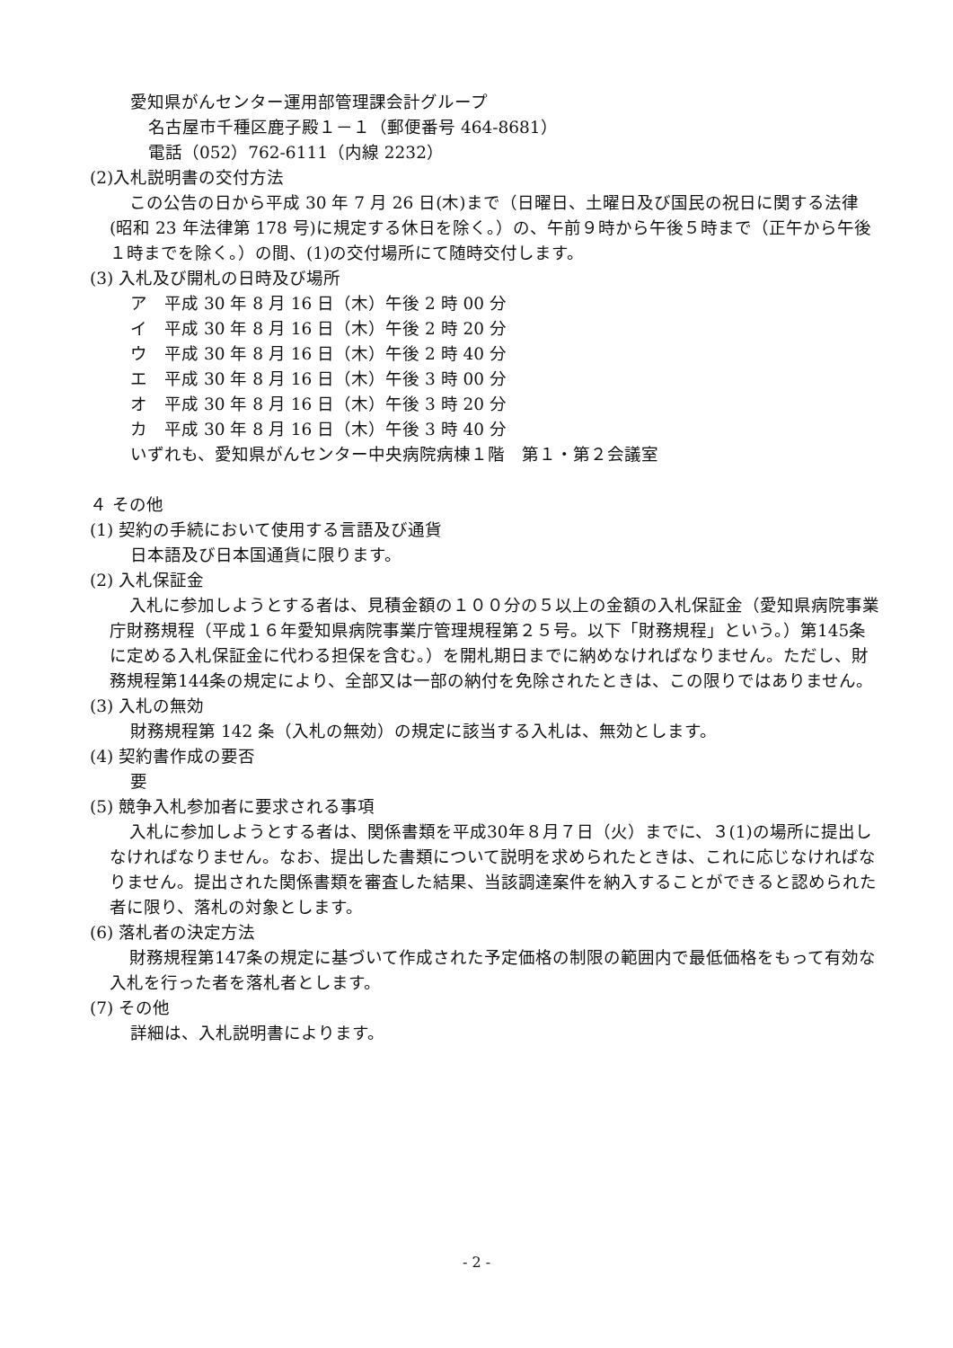愛知県がんセンター運用部管理課会計グループ
名古屋市千種区鹿子殿１－１（郵便番号 464-8681）
電話（052）762-6111（内線 2232）
(2)入札説明書の交付方法
この公告の日から平成 30 年 7 月 26 日(木)まで（日曜日、土曜日及び国民の祝日に関する法律(昭和 23 年法律第 178 号)に規定する休日を除く。）の、午前９時から午後５時まで（正午から午後１時までを除く。）の間、(1)の交付場所にて随時交付します。
(3) 入札及び開札の日時及び場所
ア　平成 30 年 8 月 16 日（木）午後 2 時 00 分
イ　平成 30 年 8 月 16 日（木）午後 2 時 20 分
ウ　平成 30 年 8 月 16 日（木）午後 2 時 40 分
エ　平成 30 年 8 月 16 日（木）午後 3 時 00 分
オ　平成 30 年 8 月 16 日（木）午後 3 時 20 分
カ　平成 30 年 8 月 16 日（木）午後 3 時 40 分
いずれも、愛知県がんセンター中央病院病棟１階　第１・第２会議室
４ その他
(1) 契約の手続において使用する言語及び通貨
日本語及び日本国通貨に限ります。
(2) 入札保証金
入札に参加しようとする者は、見積金額の１００分の５以上の金額の入札保証金（愛知県病院事業庁財務規程（平成１６年愛知県病院事業庁管理規程第２５号。以下「財務規程」という。）第145条に定める入札保証金に代わる担保を含む。）を開札期日までに納めなければなりません。ただし、財務規程第144条の規定により、全部又は一部の納付を免除されたときは、この限りではありません。
(3) 入札の無効
財務規程第 142 条（入札の無効）の規定に該当する入札は、無効とします。
(4) 契約書作成の要否
要
(5) 競争入札参加者に要求される事項
入札に参加しようとする者は、関係書類を平成30年８月７日（火）までに、３(1)の場所に提出しなければなりません。なお、提出した書類について説明を求められたときは、これに応じなければなりません。提出された関係書類を審査した結果、当該調達案件を納入することができると認められた者に限り、落札の対象とします。
(6) 落札者の決定方法
財務規程第147条の規定に基づいて作成された予定価格の制限の範囲内で最低価格をもって有効な入札を行った者を落札者とします。
(7) その他
詳細は、入札説明書によります。
- 2 -